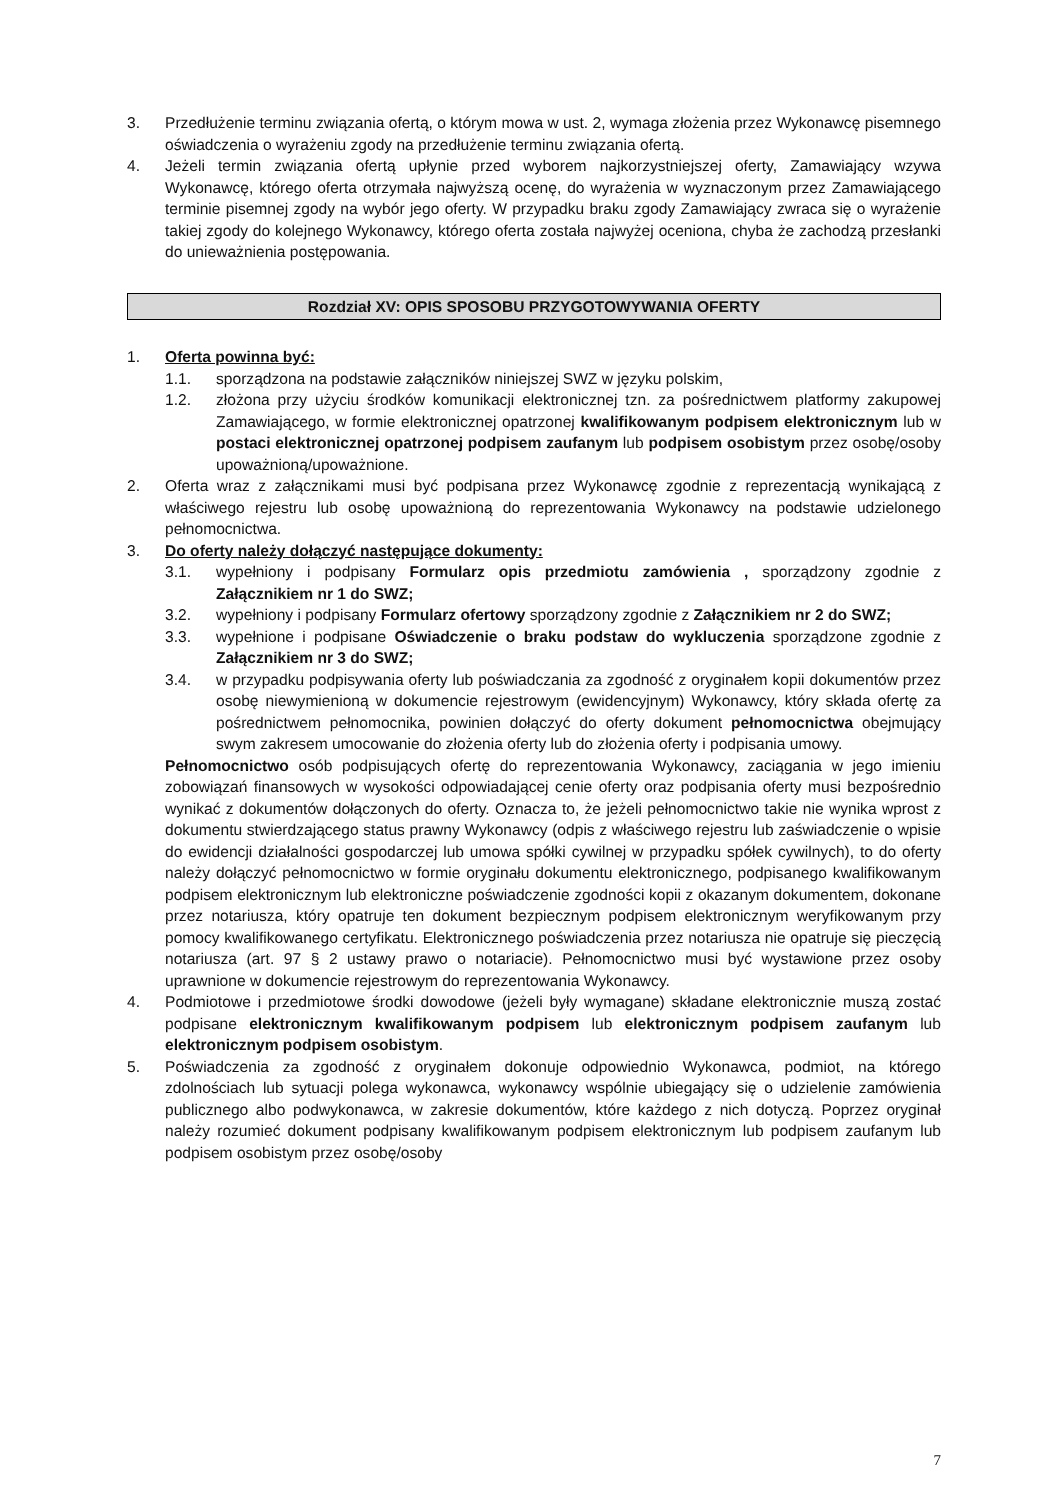3. Przedłużenie terminu związania ofertą, o którym mowa w ust. 2, wymaga złożenia przez Wykonawcę pisemnego oświadczenia o wyrażeniu zgody na przedłużenie terminu związania ofertą.
4. Jeżeli termin związania ofertą upłynie przed wyborem najkorzystniejszej oferty, Zamawiający wzywa Wykonawcę, którego oferta otrzymała najwyższą ocenę, do wyrażenia w wyznaczonym przez Zamawiającego terminie pisemnej zgody na wybór jego oferty. W przypadku braku zgody Zamawiający zwraca się o wyrażenie takiej zgody do kolejnego Wykonawcy, którego oferta została najwyżej oceniona, chyba że zachodzą przesłanki do unieważnienia postępowania.
Rozdział XV: OPIS SPOSOBU PRZYGOTOWYWANIA OFERTY
1. Oferta powinna być:
1.1. sporządzona na podstawie załączników niniejszej SWZ w języku polskim,
1.2. złożona przy użyciu środków komunikacji elektronicznej tzn. za pośrednictwem platformy zakupowej Zamawiającego, w formie elektronicznej opatrzonej kwalifikowanym podpisem elektronicznym lub w postaci elektronicznej opatrzonej podpisem zaufanym lub podpisem osobistym przez osobę/osoby upoważnioną/upoważnione.
2. Oferta wraz z załącznikami musi być podpisana przez Wykonawcę zgodnie z reprezentacją wynikającą z właściwego rejestru lub osobę upoważnioną do reprezentowania Wykonawcy na podstawie udzielonego pełnomocnictwa.
3. Do oferty należy dołączyć następujące dokumenty:
3.1. wypełniony i podpisany Formularz opis przedmiotu zamówienia , sporządzony zgodnie z Załącznikiem nr 1 do SWZ;
3.2. wypełniony i podpisany Formularz ofertowy sporządzony zgodnie z Załącznikiem nr 2 do SWZ;
3.3. wypełnione i podpisane Oświadczenie o braku podstaw do wykluczenia sporządzone zgodnie z Załącznikiem nr 3 do SWZ;
3.4. w przypadku podpisywania oferty lub poświadczania za zgodność z oryginałem kopii dokumentów przez osobę niewymienioną w dokumencie rejestrowym (ewidencyjnym) Wykonawcy, który składa ofertę za pośrednictwem pełnomocnika, powinien dołączyć do oferty dokument pełnomocnictwa obejmujący swym zakresem umocowanie do złożenia oferty lub do złożenia oferty i podpisania umowy.
Pełnomocnictwo osób podpisujących ofertę do reprezentowania Wykonawcy, zaciągania w jego imieniu zobowiązań finansowych w wysokości odpowiadającej cenie oferty oraz podpisania oferty musi bezpośrednio wynikać z dokumentów dołączonych do oferty. Oznacza to, że jeżeli pełnomocnictwo takie nie wynika wprost z dokumentu stwierdzającego status prawny Wykonawcy (odpis z właściwego rejestru lub zaświadczenie o wpisie do ewidencji działalności gospodarczej lub umowa spółki cywilnej w przypadku spółek cywilnych), to do oferty należy dołączyć pełnomocnictwo w formie oryginału dokumentu elektronicznego, podpisanego kwalifikowanym podpisem elektronicznym lub elektroniczne poświadczenie zgodności kopii z okazanym dokumentem, dokonane przez notariusza, który opatruje ten dokument bezpiecznym podpisem elektronicznym weryfikowanym przy pomocy kwalifikowanego certyfikatu. Elektronicznego poświadczenia przez notariusza nie opatruje się pieczęcią notariusza (art. 97 § 2 ustawy prawo o notariacie). Pełnomocnictwo musi być wystawione przez osoby uprawnione w dokumencie rejestrowym do reprezentowania Wykonawcy.
4. Podmiotowe i przedmiotowe środki dowodowe (jeżeli były wymagane) składane elektronicznie muszą zostać podpisane elektronicznym kwalifikowanym podpisem lub elektronicznym podpisem zaufanym lub elektronicznym podpisem osobistym.
5. Poświadczenia za zgodność z oryginałem dokonuje odpowiednio Wykonawca, podmiot, na którego zdolnościach lub sytuacji polega wykonawca, wykonawcy wspólnie ubiegający się o udzielenie zamówienia publicznego albo podwykonawca, w zakresie dokumentów, które każdego z nich dotyczą. Poprzez oryginał należy rozumieć dokument podpisany kwalifikowanym podpisem elektronicznym lub podpisem zaufanym lub podpisem osobistym przez osobę/osoby
7